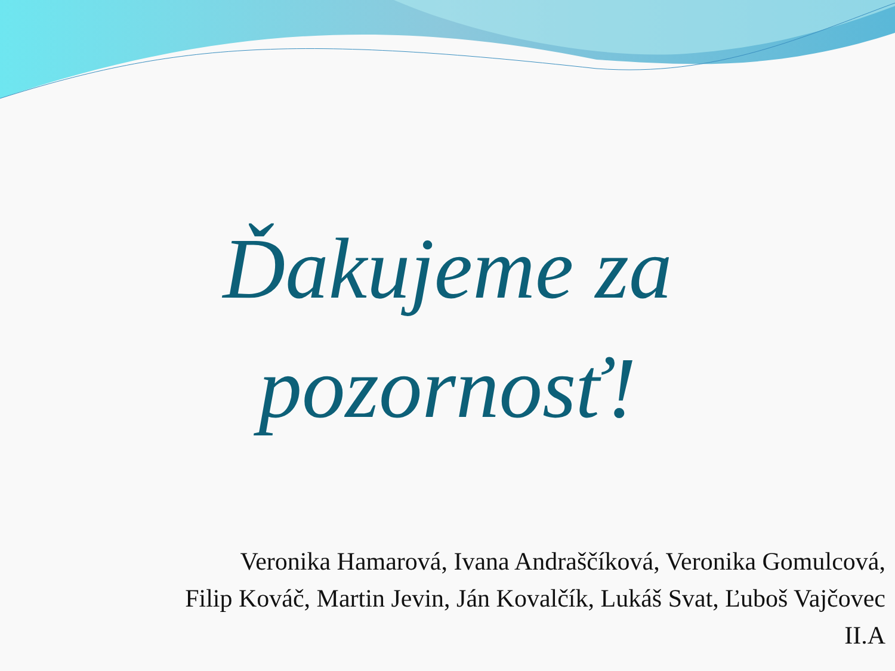Ďakujeme za
pozornosť!
Veronika Hamarová, Ivana Andraščíková, Veronika Gomulcová,
Filip Kováč, Martin Jevin, Ján Kovalčík, Lukáš Svat, Ľuboš Vajčovec
II.A